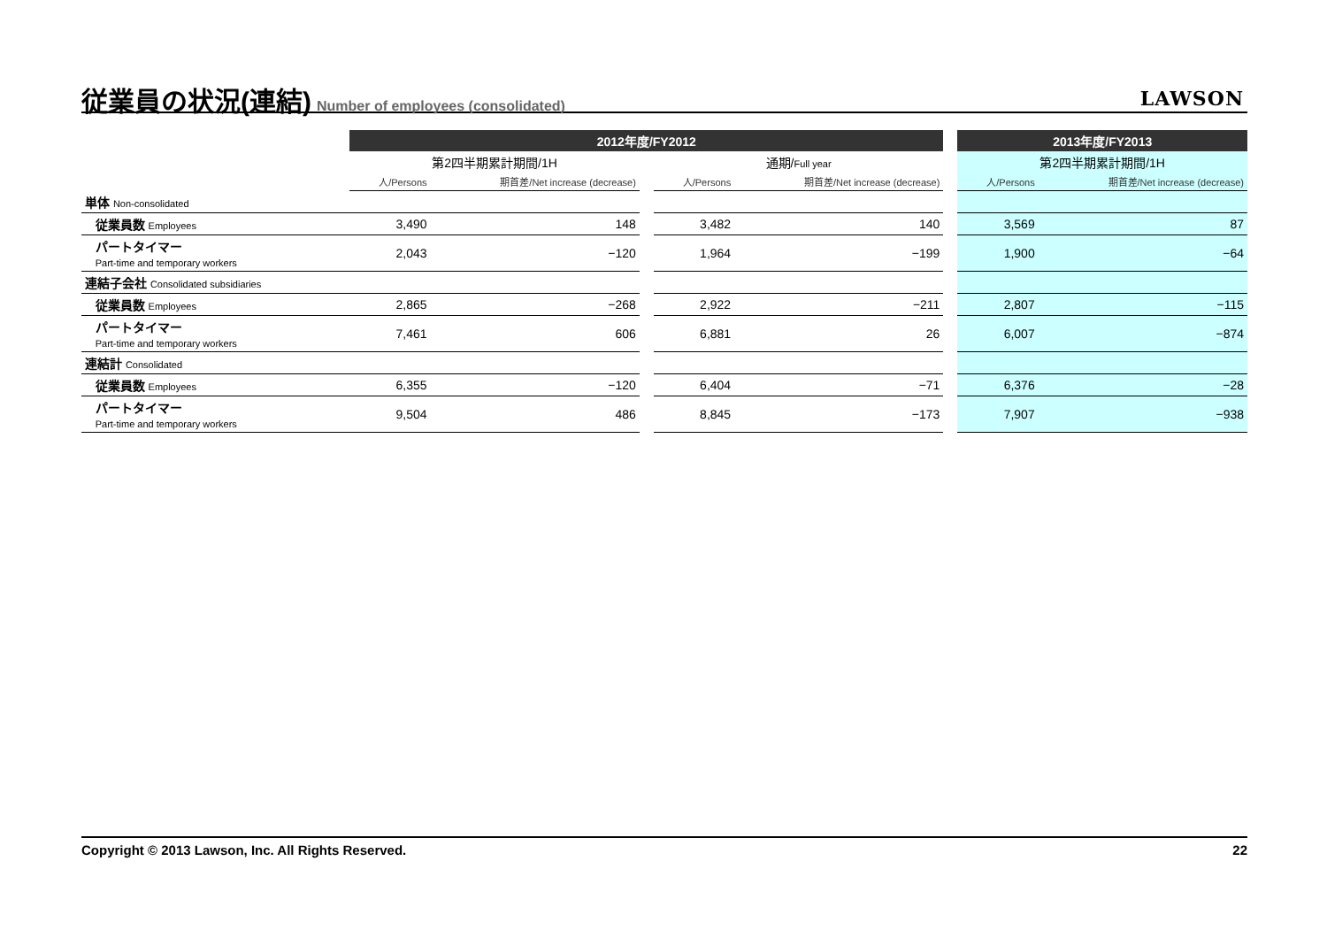従業員の状況(連結)
Number of employees (consolidated)
LAWSON
| | 2012年度/FY2012 | | | | | | 2013年度/FY2013 | |
| --- | --- | --- | --- | --- | --- | --- | --- | --- |
| | 第2四半期累計期間/1H | | | 通期/ Full year | | | 第2四半期累計期間/1H | |
| | 人/Persons | 期首差/Net increase (decrease) | | 人/Persons | 期首差/Net increase (decrease) | | 人/Persons | 期首差/Net increase (decrease) |
| 単体 Non-consolidated | | | | | | | | |
| 従業員数 Employees | 3,490 | 148 | | 3,482 | 140 | | 3,569 | 87 |
| パートタイマー Part-time and temporary workers | 2,043 | −120 | | 1,964 | −199 | | 1,900 | −64 |
| 連結子会社 Consolidated subsidiaries | | | | | | | | |
| 従業員数 Employees | 2,865 | −268 | | 2,922 | −211 | | 2,807 | −115 |
| パートタイマー Part-time and temporary workers | 7,461 | 606 | | 6,881 | 26 | | 6,007 | −874 |
| 連結計 Consolidated | | | | | | | | |
| 従業員数 Employees | 6,355 | −120 | | 6,404 | −71 | | 6,376 | −28 |
| パートタイマー Part-time and temporary workers | 9,504 | 486 | | 8,845 | −173 | | 7,907 | −938 |
Copyright © 2013 Lawson, Inc. All Rights Reserved. 22